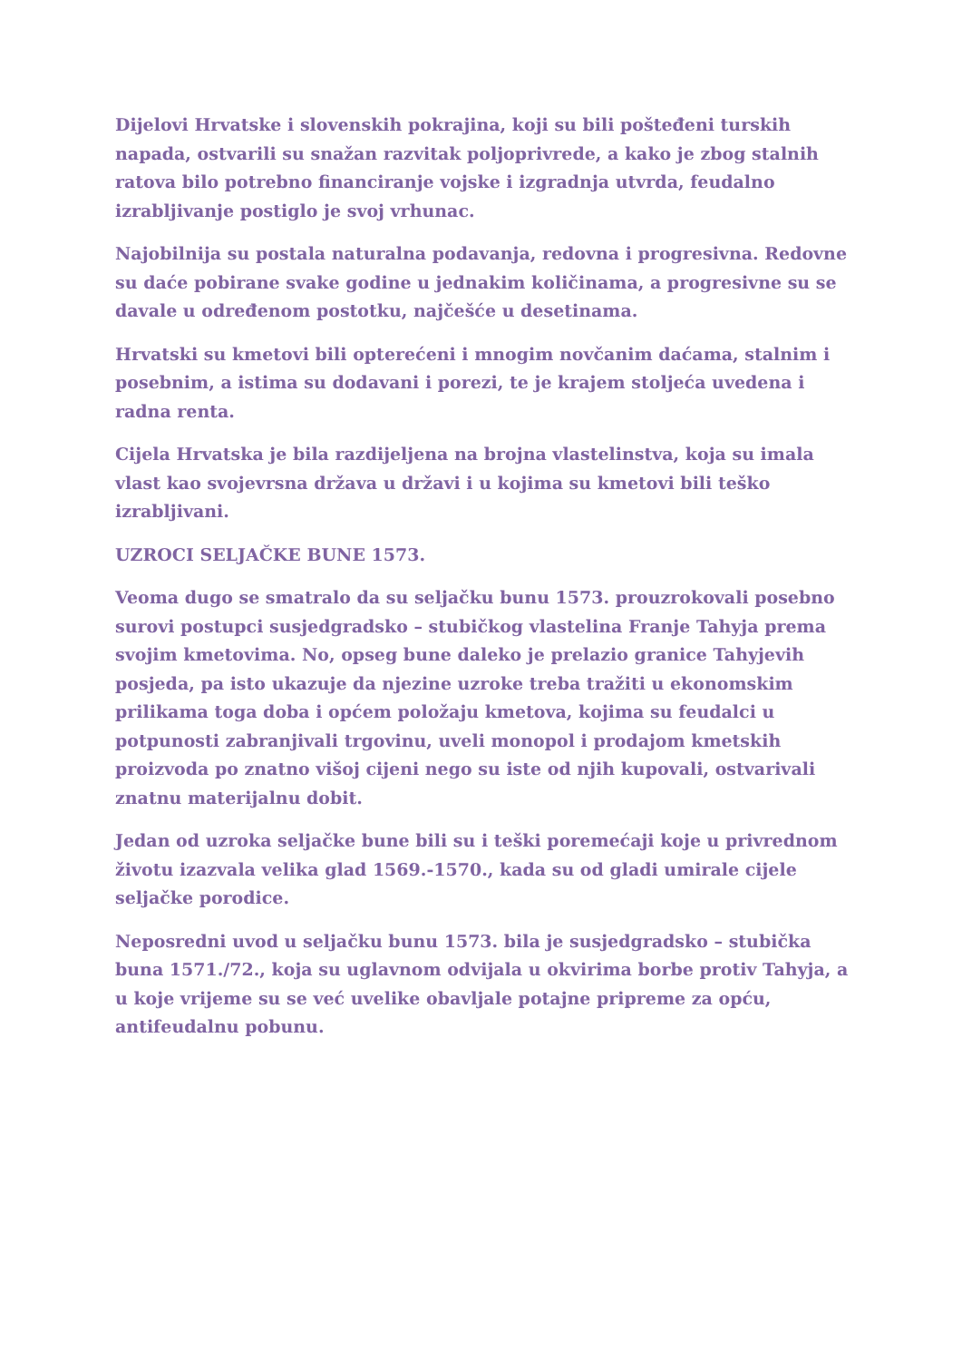Dijelovi Hrvatske i slovenskih pokrajina, koji su bili pošteđeni turskih napada, ostvarili su snažan razvitak poljoprivrede, a kako je zbog stalnih ratova bilo potrebno financiranje vojske i izgradnja utvrda, feudalno izrabljivanje postiglo je svoj vrhunac.
Najobilnija su postala naturalna podavanja, redovna i progresivna. Redovne su daće pobirane svake godine u jednakim količinama, a progresivne su se davale u određenom postotku, najčešće u desetinama.
Hrvatski su kmetovi bili opterećeni i mnogim novčanim daćama, stalnim i posebnim, a istima su dodavani i porezi, te je krajem stoljeća uvedena i radna renta.
Cijela Hrvatska je bila razdijeljena na brojna vlastelinstva, koja su imala vlast kao svojevrsna država u državi i u kojima su kmetovi bili teško izrabljivani.
UZROCI SELJAČKE BUNE 1573.
Veoma dugo se smatralo da su seljačku bunu 1573. prouzrokovali posebno surovi postupci susjedgradsko – stubičkog vlastelina Franje Tahyja prema svojim kmetovima. No, opseg bune daleko je prelazio granice Tahyjevih posjeda, pa isto ukazuje da njezine uzroke treba tražiti u ekonomskim prilikama toga doba i općem položaju kmetova, kojima su feudalci u potpunosti zabranjivali trgovinu, uveli monopol i prodajom kmetskih proizvoda po znatno višoj cijeni nego su iste od njih kupovali, ostvarivali znatnu materijalnu dobit.
Jedan od uzroka seljačke bune bili su i teški poremećaji koje u privrednom životu izazvala velika glad 1569.-1570., kada su od gladi umirale cijele seljačke porodice.
Neposredni uvod u seljačku bunu 1573. bila je susjedgradsko – stubička buna 1571./72., koja su uglavnom odvijala u okvirima borbe protiv Tahyja, a u koje vrijeme su se već uvelike obavljale potajne pripreme za opću, antifeudalnu pobunu.